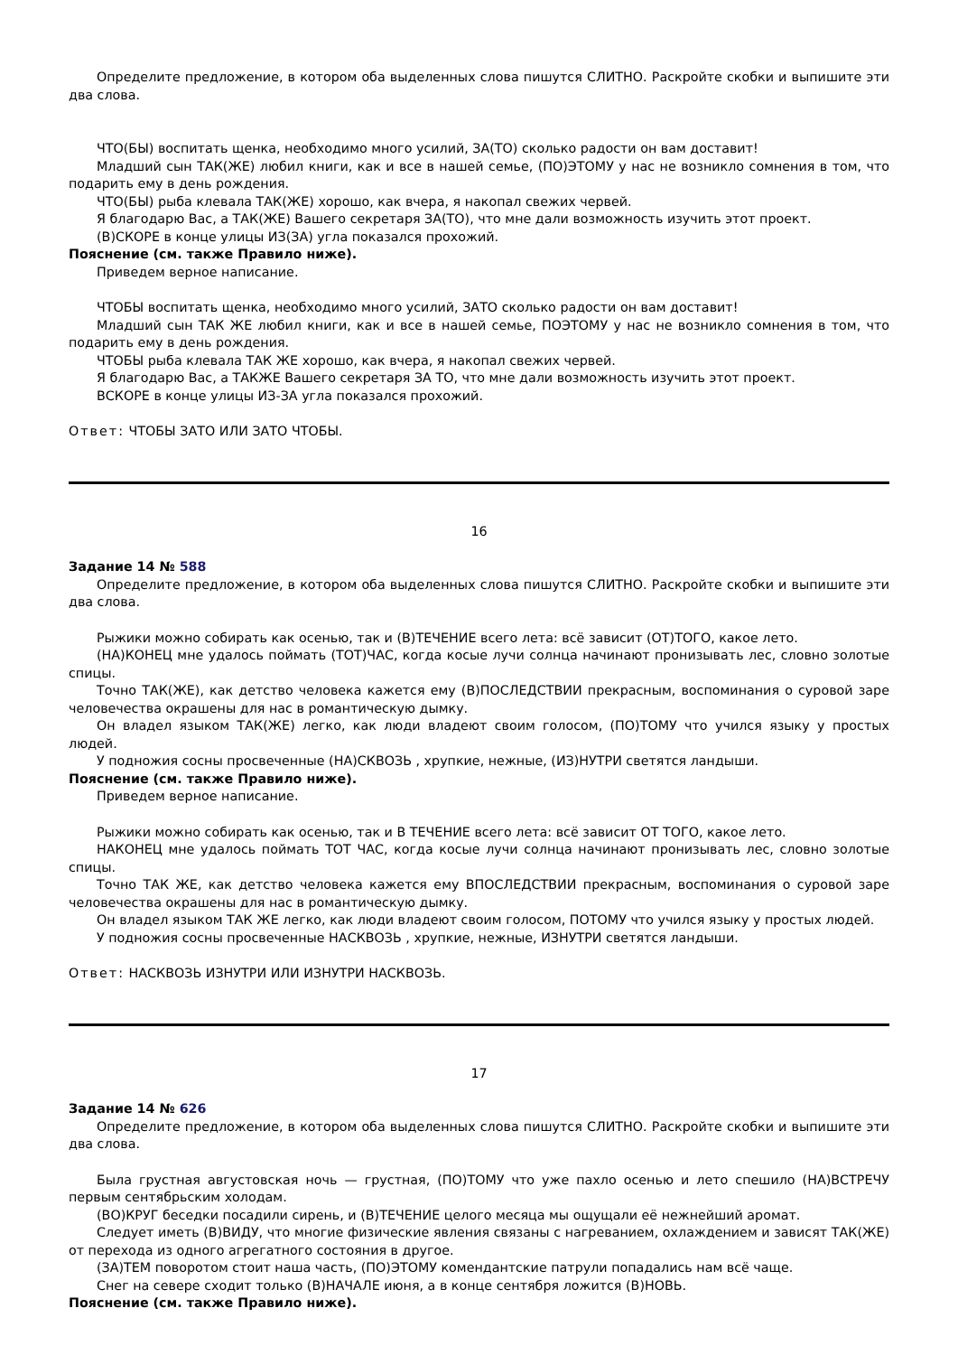Определите предложение, в котором оба выделенных слова пишутся СЛИТНО. Раскройте скобки и выпишите эти два слова.
ЧТО(БЫ) воспитать щенка, необходимо много усилий, ЗА(ТО) сколько радости он вам доставит!
Младший сын ТАК(ЖЕ) любил книги, как и все в нашей семье, (ПО)ЭТОМУ у нас не возникло сомнения в том, что подарить ему в день рождения.
ЧТО(БЫ) рыба клевала ТАК(ЖЕ) хорошо, как вчера, я накопал свежих червей.
Я благодарю Вас, а ТАК(ЖЕ) Вашего секретаря ЗА(ТО), что мне дали возможность изучить этот проект.
(В)СКОРЕ в конце улицы ИЗ(ЗА) угла показался прохожий.
Пояснение (см. также Правило ниже).
Приведем верное написание.
ЧТОБЫ воспитать щенка, необходимо много усилий, ЗАТО сколько радости он вам доставит!
Младший сын ТАК ЖЕ любил книги, как и все в нашей семье, ПОЭТОМУ у нас не возникло сомнения в том, что подарить ему в день рождения.
ЧТОБЫ рыба клевала ТАК ЖЕ хорошо, как вчера, я накопал свежих червей.
Я благодарю Вас, а ТАКЖЕ Вашего секретаря ЗА ТО, что мне дали возможность изучить этот проект.
ВСКОРЕ в конце улицы ИЗ-ЗА угла показался прохожий.
Ответ: ЧТОБЫ ЗАТО ИЛИ ЗАТО ЧТОБЫ.
16
Задание 14 № 588
Определите предложение, в котором оба выделенных слова пишутся СЛИТНО. Раскройте скобки и выпишите эти два слова.
Рыжики можно собирать как осенью, так и (В)ТЕЧЕНИЕ всего лета: всё зависит (ОТ)ТОГО, какое лето.
(НА)КОНЕЦ мне удалось поймать (ТОТ)ЧАС, когда косые лучи солнца начинают пронизывать лес, словно золотые спицы.
Точно ТАК(ЖЕ), как детство человека кажется ему (В)ПОСЛЕДСТВИИ прекрасным, воспоминания о суровой заре человечества окрашены для нас в романтическую дымку.
Он владел языком ТАК(ЖЕ) легко, как люди владеют своим голосом, (ПО)ТОМУ что учился языку у простых людей.
У подножия сосны просвеченные (НА)СКВОЗЬ , хрупкие, нежные, (ИЗ)НУТРИ светятся ландыши.
Пояснение (см. также Правило ниже).
Приведем верное написание.
Рыжики можно собирать как осенью, так и В ТЕЧЕНИЕ всего лета: всё зависит ОТ ТОГО, какое лето.
НАКОНЕЦ мне удалось поймать ТОТ ЧАС, когда косые лучи солнца начинают пронизывать лес, словно золотые спицы.
Точно ТАК ЖЕ, как детство человека кажется ему ВПОСЛЕДСТВИИ прекрасным, воспоминания о суровой заре человечества окрашены для нас в романтическую дымку.
Он владел языком ТАК ЖЕ легко, как люди владеют своим голосом, ПОТОМУ что учился языку у простых людей.
У подножия сосны просвеченные НАСКВОЗЬ , хрупкие, нежные, ИЗНУТРИ светятся ландыши.
Ответ: НАСКВОЗЬ ИЗНУТРИ ИЛИ ИЗНУТРИ НАСКВОЗЬ.
17
Задание 14 № 626
Определите предложение, в котором оба выделенных слова пишутся СЛИТНО. Раскройте скобки и выпишите эти два слова.
Была грустная августовская ночь — грустная, (ПО)ТОМУ что уже пахло осенью и лето спешило (НА)ВСТРЕЧУ первым сентябрьским холодам.
(ВО)КРУГ беседки посадили сирень, и (В)ТЕЧЕНИЕ целого месяца мы ощущали её нежнейший аромат.
Следует иметь (В)ВИДУ, что многие физические явления связаны с нагреванием, охлаждением и зависят ТАК(ЖЕ) от перехода из одного агрегатного состояния в другое.
(ЗА)ТЕМ поворотом стоит наша часть, (ПО)ЭТОМУ комендантские патрули попадались нам всё чаще.
Снег на севере сходит только (В)НАЧАЛЕ июня, а в конце сентября ложится (В)НОВЬ.
Пояснение (см. также Правило ниже).